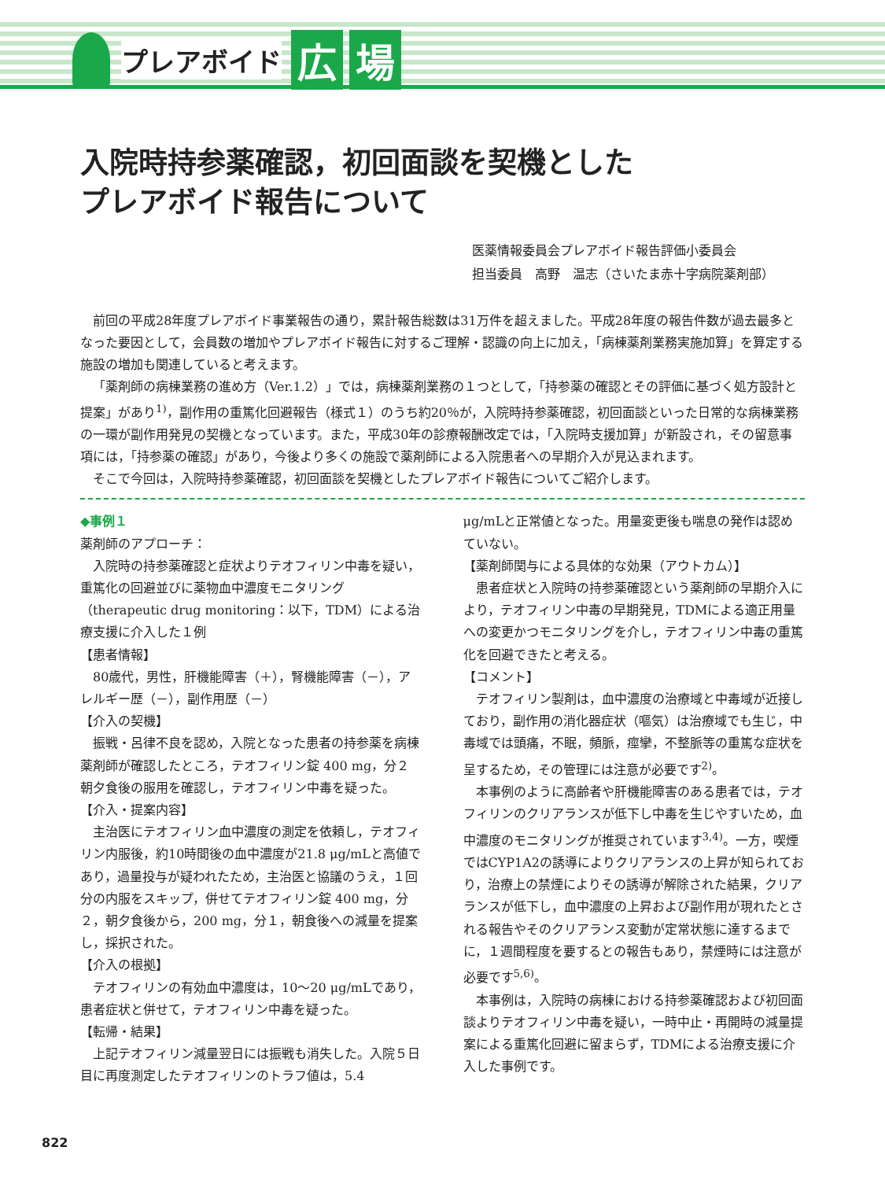プレアボイド 広 場
入院時持参薬確認，初回面談を契機とした
プレアボイド報告について
医薬情報委員会プレアボイド報告評価小委員会
担当委員　高野　温志（さいたま赤十字病院薬剤部）
前回の平成28年度プレアボイド事業報告の通り，累計報告総数は31万件を超えました。平成28年度の報告件数が過去最多となった要因として，会員数の増加やプレアボイド報告に対するご理解・認識の向上に加え，「病棟薬剤業務実施加算」を算定する施設の増加も関連していると考えます。
「薬剤師の病棟業務の進め方（Ver.1.2）」では，病棟薬剤業務の１つとして，「持参薬の確認とその評価に基づく処方設計と提案」があり<sup>1)</sup>，副作用の重篤化回避報告（様式１）のうち約20％が，入院時持参薬確認，初回面談といった日常的な病棟業務の一環が副作用発見の契機となっています。また，平成30年の診療報酬改定では，「入院時支援加算」が新設され，その留意事項には，「持参薬の確認」があり，今後より多くの施設で薬剤師による入院患者への早期介入が見込まれます。
そこで今回は，入院時持参薬確認，初回面談を契機としたプレアボイド報告についてご紹介します。
◆事例１
薬剤師のアプローチ：
入院時の持参薬確認と症状よりテオフィリン中毒を疑い，重篤化の回避並びに薬物血中濃度モニタリング（therapeutic drug monitoring：以下，TDM）による治療支援に介入した１例
【患者情報】
80歳代，男性，肝機能障害（＋），腎機能障害（－），アレルギー歴（－），副作用歴（－）
【介入の契機】
振戦・呂律不良を認め，入院となった患者の持参薬を病棟薬剤師が確認したところ，テオフィリン錠 400 mg，分２　朝夕食後の服用を確認し，テオフィリン中毒を疑った。
【介入・提案内容】
主治医にテオフィリン血中濃度の測定を依頼し，テオフィリン内服後，約10時間後の血中濃度が21.8 μg/mLと高値であり，過量投与が疑われたため，主治医と協議のうえ，１回分の内服をスキップ，併せてテオフィリン錠 400 mg，分２，朝夕食後から，200 mg，分１，朝食後への減量を提案し，採択された。
【介入の根拠】
テオフィリンの有効血中濃度は，10～20 μg/mLであり，患者症状と併せて，テオフィリン中毒を疑った。
【転帰・結果】
上記テオフィリン減量翌日には振戦も消失した。入院５日目に再度測定したテオフィリンのトラフ値は，5.4
μg/mLと正常値となった。用量変更後も喘息の発作は認めていない。
【薬剤師関与による具体的な効果（アウトカム）】
患者症状と入院時の持参薬確認という薬剤師の早期介入により，テオフィリン中毒の早期発見，TDMによる適正用量への変更かつモニタリングを介し，テオフィリン中毒の重篤化を回避できたと考える。
【コメント】
テオフィリン製剤は，血中濃度の治療域と中毒域が近接しており，副作用の消化器症状（嘔気）は治療域でも生じ，中毒域では頭痛，不眠，頻脈，痙攣，不整脈等の重篤な症状を呈するため，その管理には注意が必要です<sup>2)</sup>。
本事例のように高齢者や肝機能障害のある患者では，テオフィリンのクリアランスが低下し中毒を生じやすいため，血中濃度のモニタリングが推奨されています<sup>3,4)</sup>。一方，喫煙ではCYP1A2の誘導によりクリアランスの上昇が知られており，治療上の禁煙によりその誘導が解除された結果，クリアランスが低下し，血中濃度の上昇および副作用が現れたとされる報告やそのクリアランス変動が定常状態に達するまでに，１週間程度を要するとの報告もあり，禁煙時には注意が必要です<sup>5,6)</sup>。
本事例は，入院時の病棟における持参薬確認および初回面談よりテオフィリン中毒を疑い，一時中止・再開時の減量提案による重篤化回避に留まらず，TDMによる治療支援に介入した事例です。
822